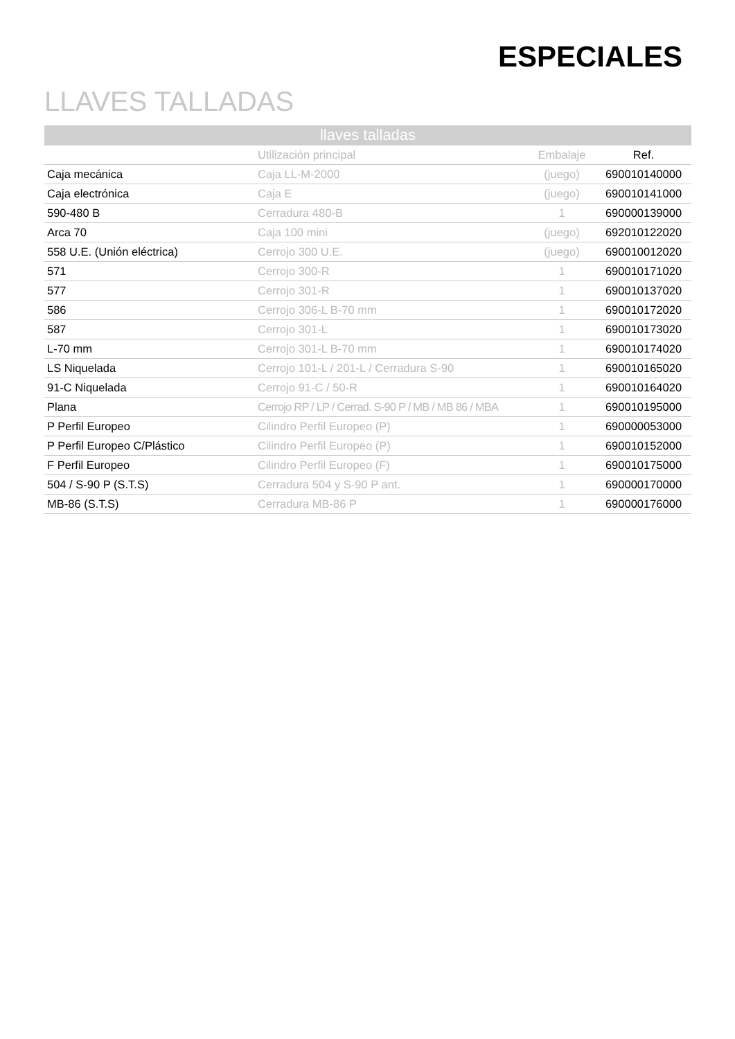ESPECIALES
LLAVES TALLADAS
| llaves talladas | | | |
| --- | --- | --- | --- |
| | Utilización principal | Embalaje | Ref. |
| Caja mecánica | Caja LL-M-2000 | (juego) | 690010140000 |
| Caja electrónica | Caja E | (juego) | 690010141000 |
| 590-480 B | Cerradura 480-B | 1 | 690000139000 |
| Arca 70 | Caja 100 mini | (juego) | 692010122020 |
| 558 U.E. (Unión eléctrica) | Cerrojo 300 U.E. | (juego) | 690010012020 |
| 571 | Cerrojo 300-R | 1 | 690010171020 |
| 577 | Cerrojo 301-R | 1 | 690010137020 |
| 586 | Cerrojo 306-L B-70 mm | 1 | 690010172020 |
| 587 | Cerrojo 301-L | 1 | 690010173020 |
| L-70 mm | Cerrojo 301-L B-70 mm | 1 | 690010174020 |
| LS Niquelada | Cerrojo 101-L / 201-L / Cerradura S-90 | 1 | 690010165020 |
| 91-C Niquelada | Cerrojo 91-C / 50-R | 1 | 690010164020 |
| Plana | Cerrojo RP / LP / Cerrad. S-90 P / MB / MB 86 / MBA | 1 | 690010195000 |
| P Perfil Europeo | Cilindro Perfil Europeo (P) | 1 | 690000053000 |
| P Perfil Europeo C/Plástico | Cilindro Perfil Europeo (P) | 1 | 690010152000 |
| F Perfil Europeo | Cilindro Perfil Europeo (F) | 1 | 690010175000 |
| 504 / S-90 P (S.T.S) | Cerradura 504 y S-90 P ant. | 1 | 690000170000 |
| MB-86 (S.T.S) | Cerradura MB-86 P | 1 | 690000176000 |